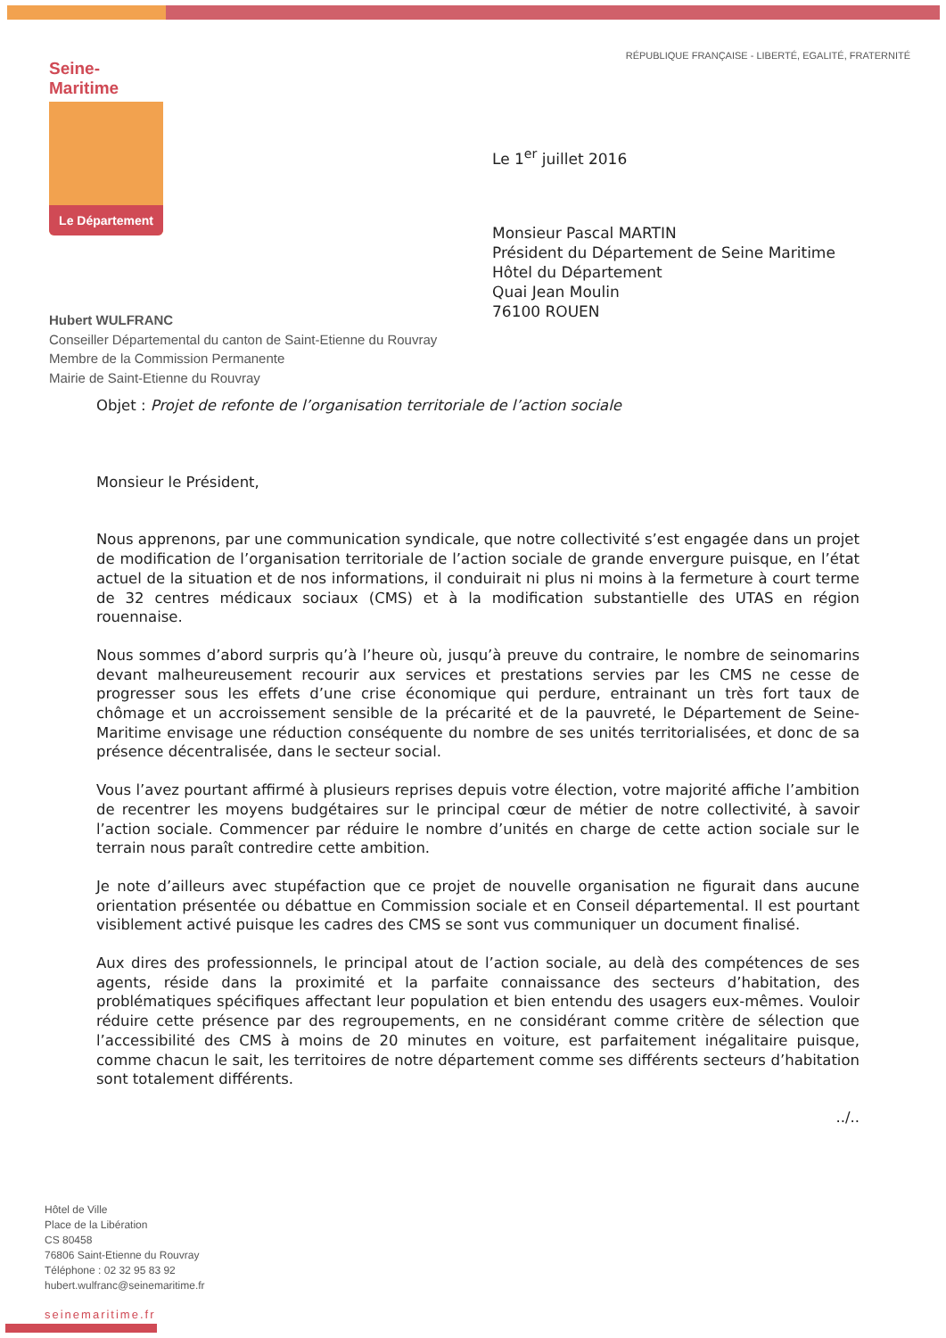RÉPUBLIQUE FRANÇAISE - LIBERTÉ, EGALITÉ, FRATERNITÉ
Seine-Maritime
Le Département
Le 1<sup>er</sup> juillet 2016
Monsieur Pascal MARTIN
Président du Département de Seine Maritime
Hôtel du Département
Quai Jean Moulin
76100 ROUEN
Hubert WULFRANC
Conseiller Départemental du canton de Saint-Etienne du Rouvray
Membre de la Commission Permanente
Mairie de Saint-Etienne du Rouvray
Objet : Projet de refonte de l’organisation territoriale de l’action sociale
Monsieur le Président,
Nous apprenons, par une communication syndicale, que notre collectivité s’est engagée dans un projet de modification de l’organisation territoriale de l’action sociale de grande envergure puisque, en l’état actuel de la situation et de nos informations, il conduirait ni plus ni moins à la fermeture à court terme de 32 centres médicaux sociaux (CMS) et à la modification substantielle des UTAS en région rouennaise.
Nous sommes d’abord surpris qu’à l’heure où, jusqu’à preuve du contraire, le nombre de seinomarins devant malheureusement recourir aux services et prestations servies par les CMS ne cesse de progresser sous les effets d’une crise économique qui perdure, entrainant un très fort taux de chômage et un accroissement sensible de la précarité et de la pauvreté, le Département de Seine-Maritime envisage une réduction conséquente du nombre de ses unités territorialisées, et donc de sa présence décentralisée, dans le secteur social.
Vous l’avez pourtant affirmé à plusieurs reprises depuis votre élection, votre majorité affiche l’ambition de recentrer les moyens budgétaires sur le principal cœur de métier de notre collectivité, à savoir l’action sociale. Commencer par réduire le nombre d’unités en charge de cette action sociale sur le terrain nous paraît contredire cette ambition.
Je note d’ailleurs avec stupéfaction que ce projet de nouvelle organisation ne figurait dans aucune orientation présentée ou débattue en Commission sociale et en Conseil départemental. Il est pourtant visiblement activé puisque les cadres des CMS se sont vus communiquer un document finalisé.
Aux dires des professionnels, le principal atout de l’action sociale, au delà des compétences de ses agents, réside dans la proximité et la parfaite connaissance des secteurs d’habitation, des problématiques spécifiques affectant leur population et bien entendu des usagers eux-mêmes. Vouloir réduire cette présence par des regroupements, en ne considérant comme critère de sélection que l’accessibilité des CMS à moins de 20 minutes en voiture, est parfaitement inégalitaire puisque, comme chacun le sait, les territoires de notre département comme ses différents secteurs d’habitation sont totalement différents.
../..
Hôtel de Ville
Place de la Libération
CS 80458
76806 Saint-Etienne du Rouvray
Téléphone : 02 32 95 83 92
hubert.wulfranc@seinemaritime.fr
seinemaritime.fr